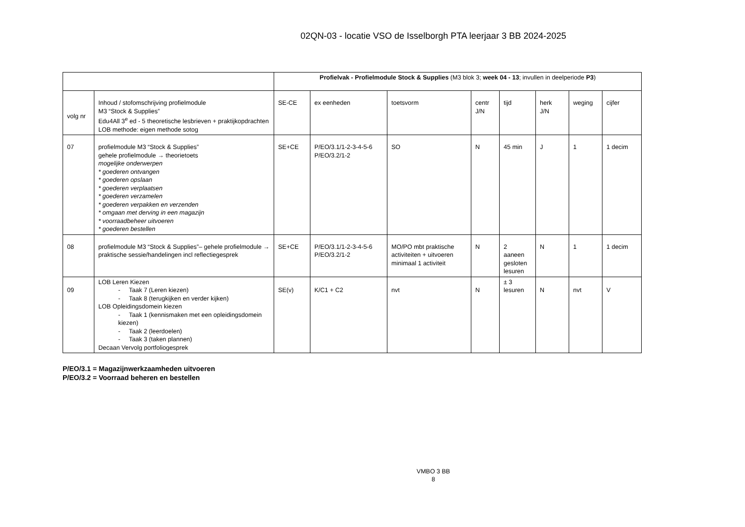02QN-03 - locatie VSO de Isselborgh PTA leerjaar 3 BB 2024-2025
| | | Profielvak - Profielmodule Stock & Supplies (M3 blok 3; week 04 - 13 ; invullen in deelperiode P3 ) | | | | | | | |
| volg nr | Inhoud / stofomschrijving profielmodule M3 “Stock & Supplies” Edu4All 3<sup>e</sup> ed - 5 theoretische lesbrieven + praktijkopdrachten LOB methode: eigen methode sotog | SE-CE | ex eenheden | toetsvorm | centr J/N | tijd | herk J/N | weging | cijfer |
| 07 | profielmodule M3 “Stock & Supplies” gehele profielmodule → theorietoets mogelijke onderwerpen * goederen ontvangen * goederen opslaan * goederen verplaatsen * goederen verzamelen * goederen verpakken en verzenden * omgaan met derving in een magazijn * voorraadbeheer uitvoeren * goederen bestellen | SE+CE | P/EO/3.1/1-2-3-4-5-6 P/EO/3.2/1-2 | SO | N | 45 min | J | 1 | 1 decim |
| 08 | profielmodule M3 “Stock & Supplies”– gehele profielmodule → praktische sessie/handelingen incl reflectiegesprek | SE+CE | P/EO/3.1/1-2-3-4-5-6 P/EO/3.2/1-2 | MO/PO mbt praktische activiteiten + uitvoeren minimaal 1 activiteit | N | 2 aaneen gesloten lesuren | N | 1 | 1 decim |
| 09 | LOB Leren Kiezen - Taak 7 (Leren kiezen) - Taak 8 (terugkijken en verder kijken) LOB Opleidingsdomein kiezen - Taak 1 (kennismaken met een opleidingsdomein kiezen) - Taak 2 (leerdoelen) - Taak 3 (taken plannen) Decaan Vervolg portfoliogesprek | SE(v) | K/C1 + C2 | nvt | N | ± 3 lesuren | N | nvt | V |
P/EO/3.1 = Magazijnwerkzaamheden uitvoeren
P/EO/3.2 = Voorraad beheren en bestellen
VMBO 3 BB
8